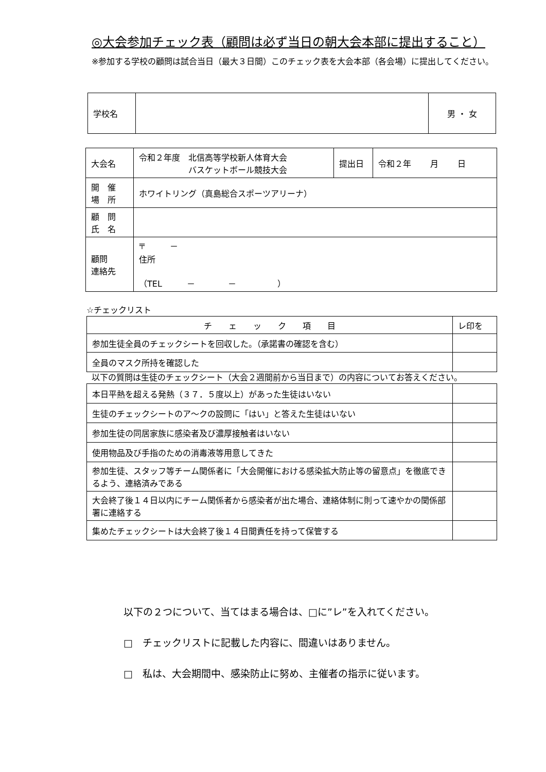◎大会参加チェック表（顧問は必ず当日の朝大会本部に提出すること）
※参加する学校の顧問は試合当日（最大３日間）このチェック表を大会本部（各会場）に提出してください。
| 学校名 | | 男 ・ 女 |
| 大会名 | 令和２年度 北信高等学校新人体育大会 バスケットボール競技大会 | 提出日 | 令和２年 月 日 |
| 開 催 場 所 | ホワイトリング（真島総合スポーツアリーナ） | | |
| 顧 問 氏 名 | | | |
| 顧問 連絡先 | 〒 － 住所 （TEL － － ） | | |
☆チェックリスト
| チ ェ ッ ク 項 目 | レ印を |
| 参加生徒全員のチェックシートを回収した。（承諾書の確認を含む） | |
| 全員のマスク所持を確認した | |
以下の質問は生徒のチェックシート（大会２週間前から当日まで）の内容についてお答えください。
| 本日平熱を超える発熱（３７．５度以上）があった生徒はいない | |
| 生徒のチェックシートのア～クの設問に「はい」と答えた生徒はいない | |
| 参加生徒の同居家族に感染者及び濃厚接触者はいない | |
| 使用物品及び手指のための消毒液等用意してきた | |
| 参加生徒、スタッフ等チーム関係者に「大会開催における感染拡大防止等の留意点」を徹底できるよう、連絡済みである | |
| 大会終了後１４日以内にチーム関係者から感染者が出た場合、連絡体制に則って速やかの関係部署に連絡する | |
| 集めたチェックシートは大会終了後１４日間責任を持って保管する | |
以下の２つについて、当てはまる場合は、□に”レ”を入れてください。
□　チェックリストに記載した内容に、間違いはありません。
□　私は、大会期間中、感染防止に努め、主催者の指示に従います。